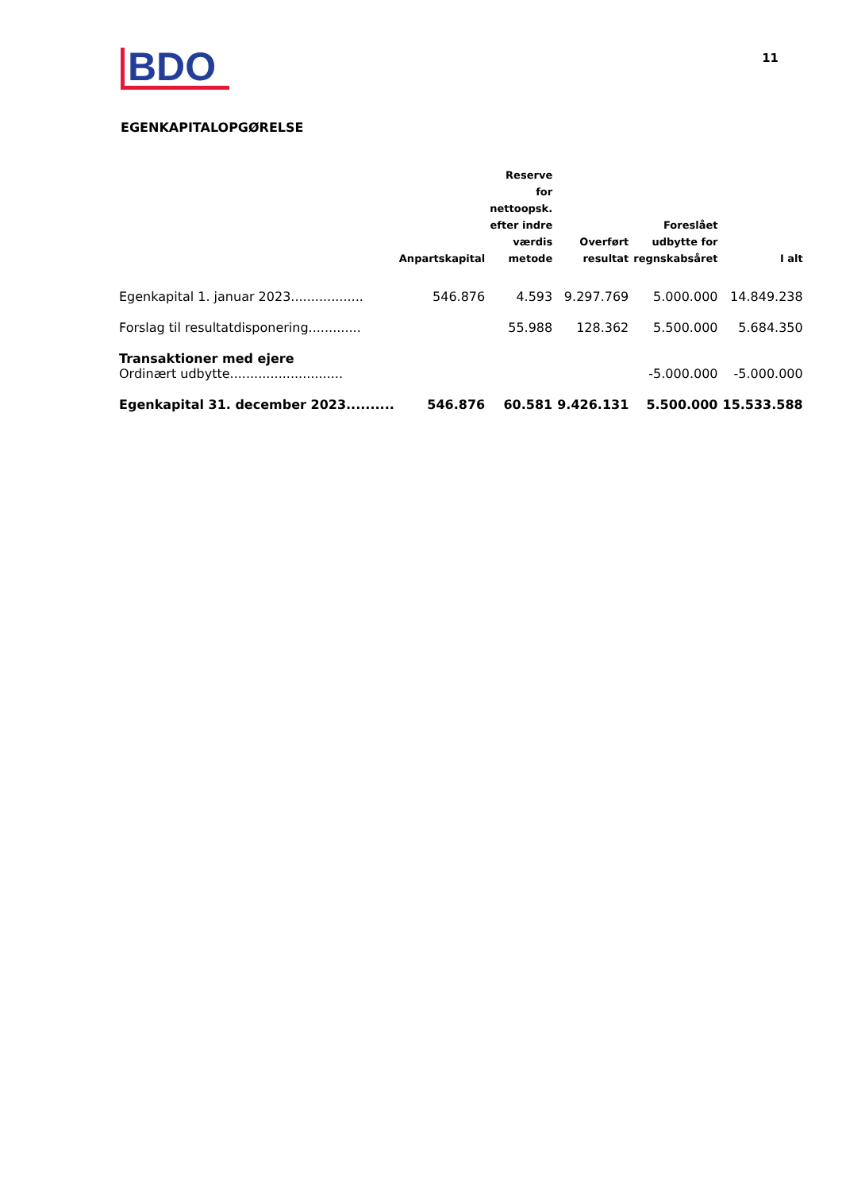BDO
11
EGENKAPITALOPGØRELSE
| | Anpartskapital | Reserve for nettoopsk. efter indre værdis metode | Overført resultat | Foreslået udbytte for regnskabsåret | I alt |
| --- | --- | --- | --- | --- | --- |
| Egenkapital 1. januar 2023.................. | 546.876 | 4.593 | 9.297.769 | 5.000.000 | 14.849.238 |
| Forslag til resultatdisponering............. | | 55.988 | 128.362 | 5.500.000 | 5.684.350 |
| Transaktioner med ejere Ordinært udbytte............................ | | | | -5.000.000 | -5.000.000 |
| Egenkapital 31. december 2023.......... | 546.876 | 60.581 | 9.426.131 | 5.500.000 | 15.533.588 |